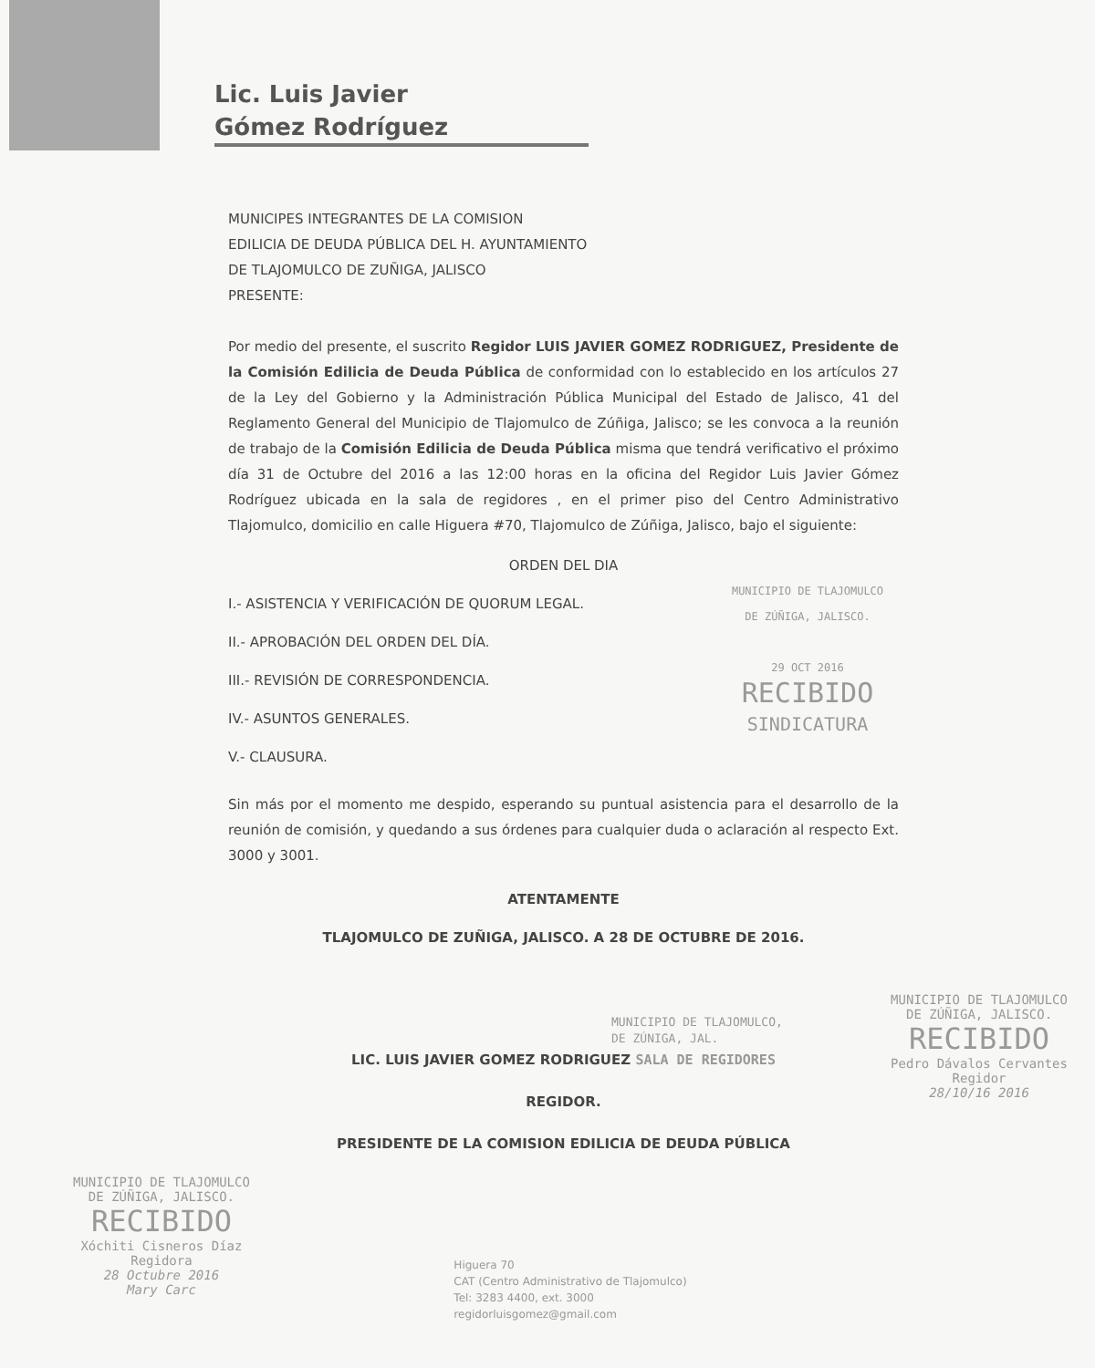Lic. Luis Javier
Gómez Rodríguez
MUNICIPES INTEGRANTES DE LA COMISION
EDILICIA DE DEUDA PÚBLICA DEL H. AYUNTAMIENTO
DE TLAJOMULCO DE ZUÑIGA, JALISCO
PRESENTE:
Por medio del presente, el suscrito Regidor LUIS JAVIER GOMEZ RODRIGUEZ, Presidente de la Comisión Edilicia de Deuda Pública de conformidad con lo establecido en los artículos 27 de la Ley del Gobierno y la Administración Pública Municipal del Estado de Jalisco, 41 del Reglamento General del Municipio de Tlajomulco de Zúñiga, Jalisco; se les convoca a la reunión de trabajo de la Comisión Edilicia de Deuda Pública misma que tendrá verificativo el próximo día 31 de Octubre del 2016 a las 12:00 horas en la oficina del Regidor Luis Javier Gómez Rodríguez ubicada en la sala de regidores , en el primer piso del Centro Administrativo Tlajomulco, domicilio en calle Higuera #70, Tlajomulco de Zúñiga, Jalisco, bajo el siguiente:
ORDEN DEL DIA
I.- ASISTENCIA Y VERIFICACIÓN DE QUORUM LEGAL.
II.- APROBACIÓN DEL ORDEN DEL DÍA.
III.- REVISIÓN DE CORRESPONDENCIA.
IV.- ASUNTOS GENERALES.
V.- CLAUSURA.
MUNICIPIO DE TLAJOMULCO
DE ZÚÑIGA, JALISCO.
29 OCT 2016
RECIBIDO
SINDICATURA
Sin más por el momento me despido, esperando su puntual asistencia para el desarrollo de la reunión de comisión, y quedando a sus órdenes para cualquier duda o aclaración al respecto Ext. 3000 y 3001.
ATENTAMENTE
TLAJOMULCO DE ZUÑIGA, JALISCO. A 28 DE OCTUBRE DE 2016.
MUNICIPIO DE TLAJOMULCO,
DE ZÚNIGA, JAL.
LIC. LUIS JAVIER GOMEZ RODRIGUEZ SALA DE REGIDORES
REGIDOR.
PRESIDENTE DE LA COMISION EDILICIA DE DEUDA PÚBLICA
MUNICIPIO DE TLAJOMULCO
DE ZÚÑIGA, JALISCO.
RECIBIDO
Xóchiti Cisneros Díaz
Regidora
28 Octubre 2016
Mary Carc
Higuera 70
CAT (Centro Administrativo de Tlajomulco)
Tel: 3283 4400, ext. 3000
regidorluisgomez@gmail.com
MUNICIPIO DE TLAJOMULCO
DE ZÚÑIGA, JALISCO.
RECIBIDO
Pedro Dávalos Cervantes
Regidor
28/10/16 2016